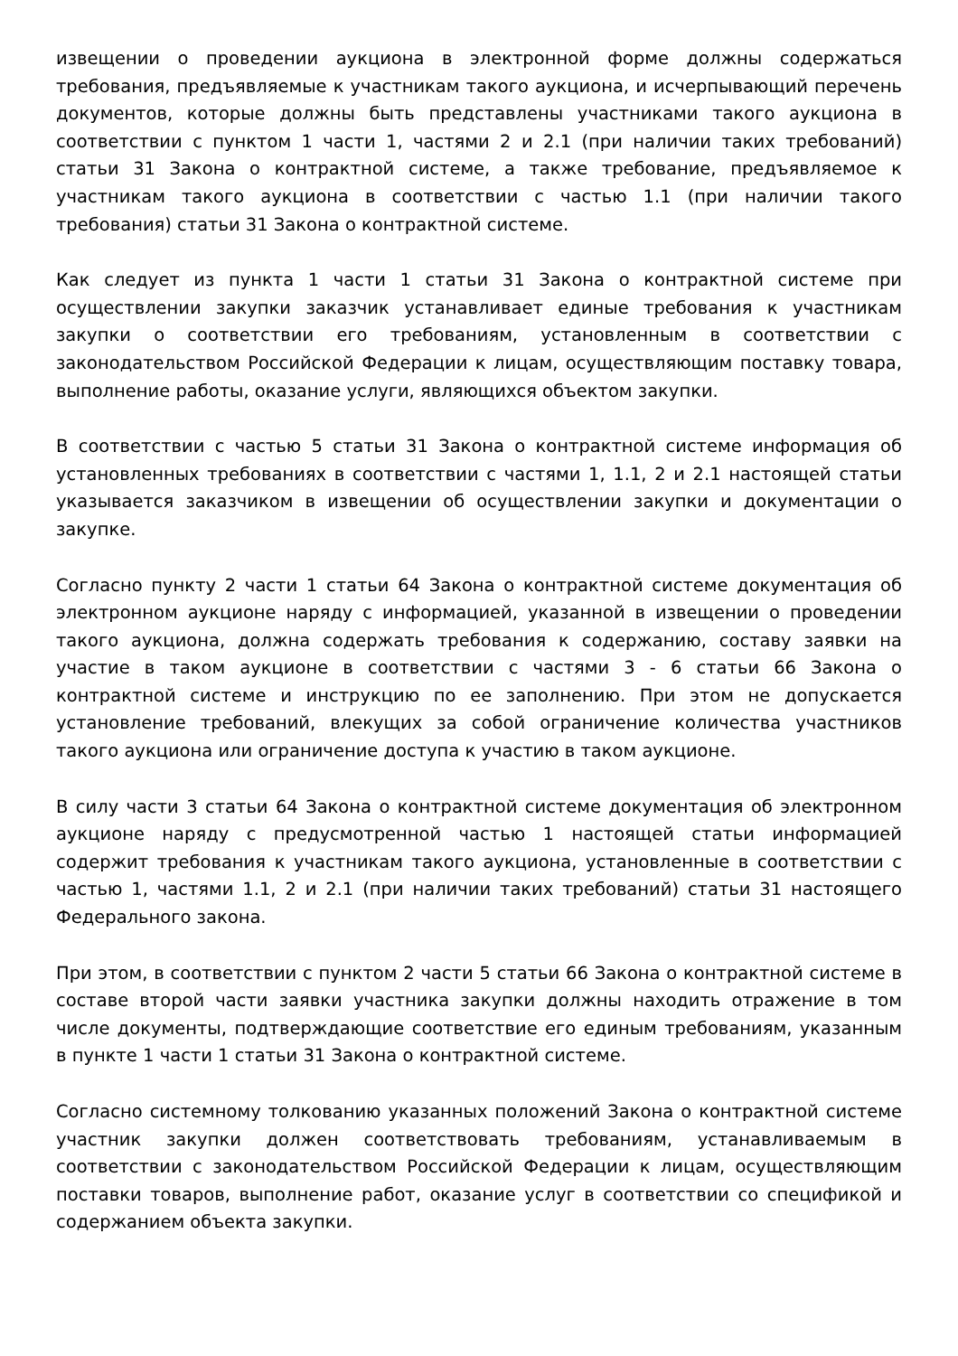извещении о проведении аукциона в электронной форме должны содержаться требования, предъявляемые к участникам такого аукциона, и исчерпывающий перечень документов, которые должны быть представлены участниками такого аукциона в соответствии с пунктом 1 части 1, частями 2 и 2.1 (при наличии таких требований) статьи 31 Закона о контрактной системе, а также требование, предъявляемое к участникам такого аукциона в соответствии с частью 1.1 (при наличии такого требования) статьи 31 Закона о контрактной системе.
Как следует из пункта 1 части 1 статьи 31 Закона о контрактной системе при осуществлении закупки заказчик устанавливает единые требования к участникам закупки о соответствии его требованиям, установленным в соответствии с законодательством Российской Федерации к лицам, осуществляющим поставку товара, выполнение работы, оказание услуги, являющихся объектом закупки.
В соответствии с частью 5 статьи 31 Закона о контрактной системе информация об установленных требованиях в соответствии с частями 1, 1.1, 2 и 2.1 настоящей статьи указывается заказчиком в извещении об осуществлении закупки и документации о закупке.
Согласно пункту 2 части 1 статьи 64 Закона о контрактной системе документация об электронном аукционе наряду с информацией, указанной в извещении о проведении такого аукциона, должна содержать требования к содержанию, составу заявки на участие в таком аукционе в соответствии с частями 3 - 6 статьи 66 Закона о контрактной системе и инструкцию по ее заполнению. При этом не допускается установление требований, влекущих за собой ограничение количества участников такого аукциона или ограничение доступа к участию в таком аукционе.
В силу части 3 статьи 64 Закона о контрактной системе документация об электронном аукционе наряду с предусмотренной частью 1 настоящей статьи информацией содержит требования к участникам такого аукциона, установленные в соответствии с частью 1, частями 1.1, 2 и 2.1 (при наличии таких требований) статьи 31 настоящего Федерального закона.
При этом, в соответствии с пунктом 2 части 5 статьи 66 Закона о контрактной системе в составе второй части заявки участника закупки должны находить отражение в том числе документы, подтверждающие соответствие его единым требованиям, указанным в пункте 1 части 1 статьи 31 Закона о контрактной системе.
Согласно системному толкованию указанных положений Закона о контрактной системе участник закупки должен соответствовать требованиям, устанавливаемым в соответствии с законодательством Российской Федерации к лицам, осуществляющим поставки товаров, выполнение работ, оказание услуг в соответствии со спецификой и содержанием объекта закупки.